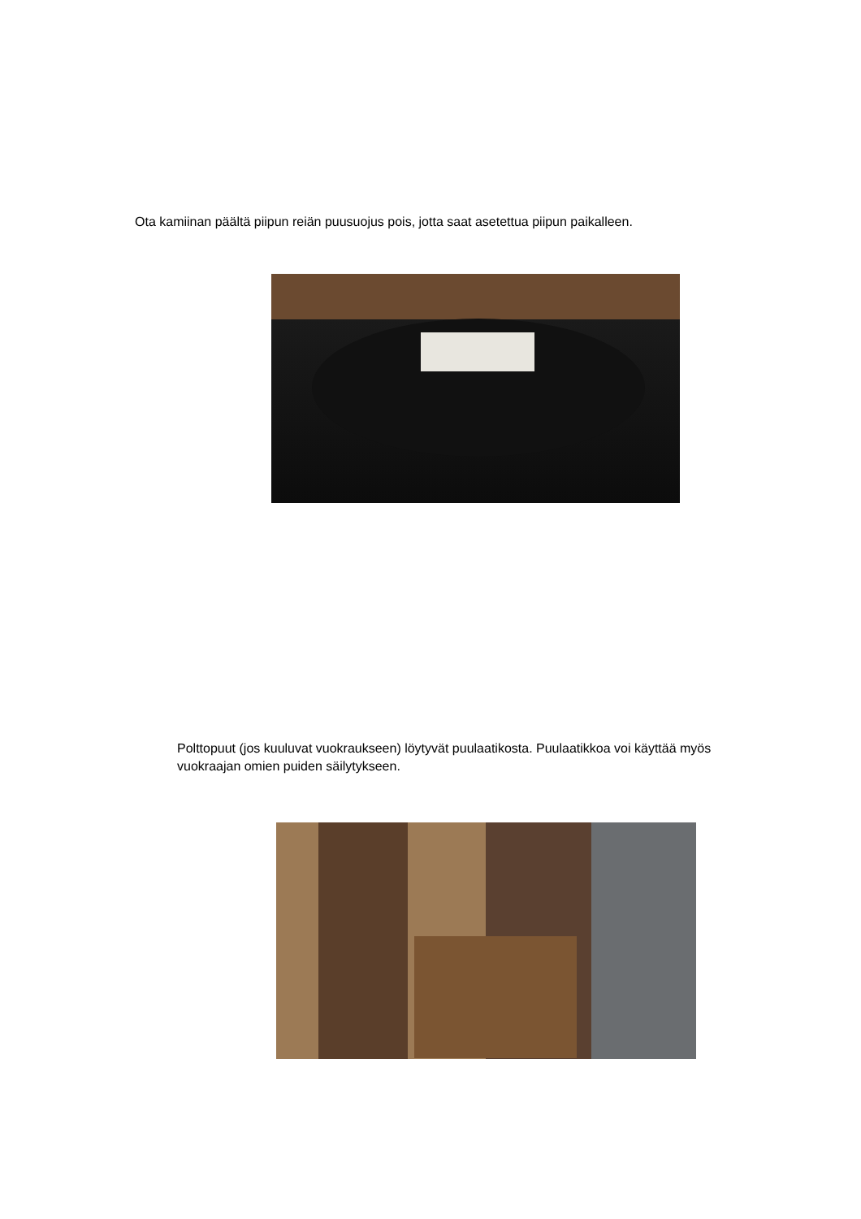Ota kamiinan päältä piipun reiän puusuojus pois, jotta saat asetettua piipun paikalleen.
Polttopuut (jos kuuluvat vuokraukseen) löytyvät puulaatikosta. Puulaatikkoa voi käyttää myös vuokraajan omien puiden säilytykseen.